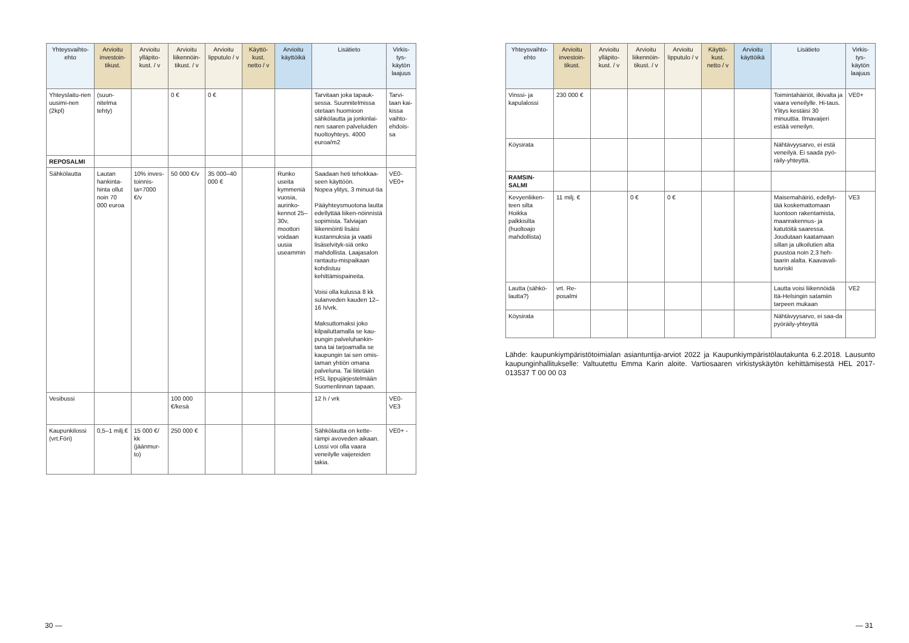| Yhteysvaihto-ehto | Arvioitu investoin-tikust. | Arvioitu ylläpito-kust. / v | Arvioitu liikennöin-tikust. / v | Arvioitu lipputulo / v | Käyttö-kust. netto / v | Arvioitu käyttöikä | Lisätieto | Virkis-tys-käytön laajuus |
| --- | --- | --- | --- | --- | --- | --- | --- | --- |
| Yhteyslaitu-rien uusimi-nen (2kpl) | (suun-nitelma tehty) | | 0 € | 0 € | | | Tarvitaan joka tapauk-sessa. Suunnitelmissa otetaan huomioon sähkölautta ja jonkinlai-nen saaren palveluiden huoltoyhteys. 4000 euroa/m2 | Tarvi-taan kai-kissa vaihto-ehdois-sa |
| REPOSALMI | | | | | | | | |
| Sähkölautta | Lautan hankinta-hinta ollut noin 70 000 euroa | 10% inves-toinnis-ta=7000 €/v | 50 000 €/v | 35 000–40 000 € | | Runko useita kymmeniä vuosia, aurinko-kennot 25–30v, moottori voidaan uusia useammin | Saadaan heti tehokkaa-seen käyttöön. Nopea ylitys, 3 minuut-tia Pääyhteysmuotona lautta edellyttää liiken-nöinnistä sopimista. Talviajan liikennöinti lisäisi kustannuksia ja vaatii lisäselvityk-siä onko mahdollista. Laajasalon rantautu-mispaikaan kohdistuu kehittämispaineita. Voisi olla kulussa 8 kk sulanveden kauden 12–16 h/vrk. Maksuttomaksi joko kilpailuttamalla se kau-pungin palveluhankin-tana tai tarjoamalla se kaupungin tai sen omis-taman yhtiön omana palveluna. Tai liitetään HSL lippujärjestelmään Suomenlinnan tapaan. | VE0-VE0+ |
| Vesibussi | | | 100 000 €/kesä | | | | 12 h / vrk | VE0-VE3 |
| Kaupunkilossi (vrt.Föri) | 0,5–1 milj.€ | 15 000 €/ kk (jäänmur-to) | 250 000 € | | | | Sähkölautta on kette-rämpi avoveden aikaan. Lossi voi olla vaara veneilylle vaijereiden takia. | VE0+ - |
| Yhteysvaihto-ehto | Arvioitu investoin-tikust. | Arvioitu ylläpito-kust. / v | Arvioitu liikennöin-tikust. / v | Arvioitu lipputulo / v | Käyttö-kust. netto / v | Arvioitu käyttöikä | Lisätieto | Virkis-tys-käytön laajuus |
| --- | --- | --- | --- | --- | --- | --- | --- | --- |
| Vinssi- ja kapulalossi | 230 000 € | | | | | | Toimintahäiriöt, ilkivalta ja vaara veneilylle. Hi-taus. Ylitys kestäisi 30 minuuttia. Ilmavaijeri estää veneilyn. | VE0+ |
| Köysirata | | | | | | | Nähtävyysarvo, ei estä veneilyä. Ei saada pyö-räily-yhteyttä. | |
| RAMSIN-SALMI | | | | | | | | |
| Kevyenliiken-teen silta Hoikka palkkisilta (huoltoajo mahdollista) | 11 milj. € | | 0 € | 0 € | | | Maisemahäiriö, edellyt-tää koskemattomaan luontoon rakentamista, maanrakennus- ja katutöitä saaressa. Joudutaan kaatamaan sillan ja ulkoilutien alta puustoa noin 2,3 heh-taarin alalta. Kaavavali-tusriski | VE3 |
| Lautta (sähkö-lautta?) | vrt. Re-posalmi | | | | | | Lautta voisi liikennöidä Itä-Helsingin satamiin tarpeen mukaan | VE2 |
| Köysirata | | | | | | | Nähtävyysarvo, ei saa-da pyöräily-yhteyttä | |
Lähde: kaupunkiympäristötoimialan asiantuntija-arviot 2022 ja Kaupunkiympäristölautakunta 6.2.2018. Lausunto kaupunginhallitukselle: Valtuutettu Emma Karin aloite. Vartiosaaren virkistyskäytön kehittämisestä HEL 2017-013537 T 00 00 03
30 — — 31